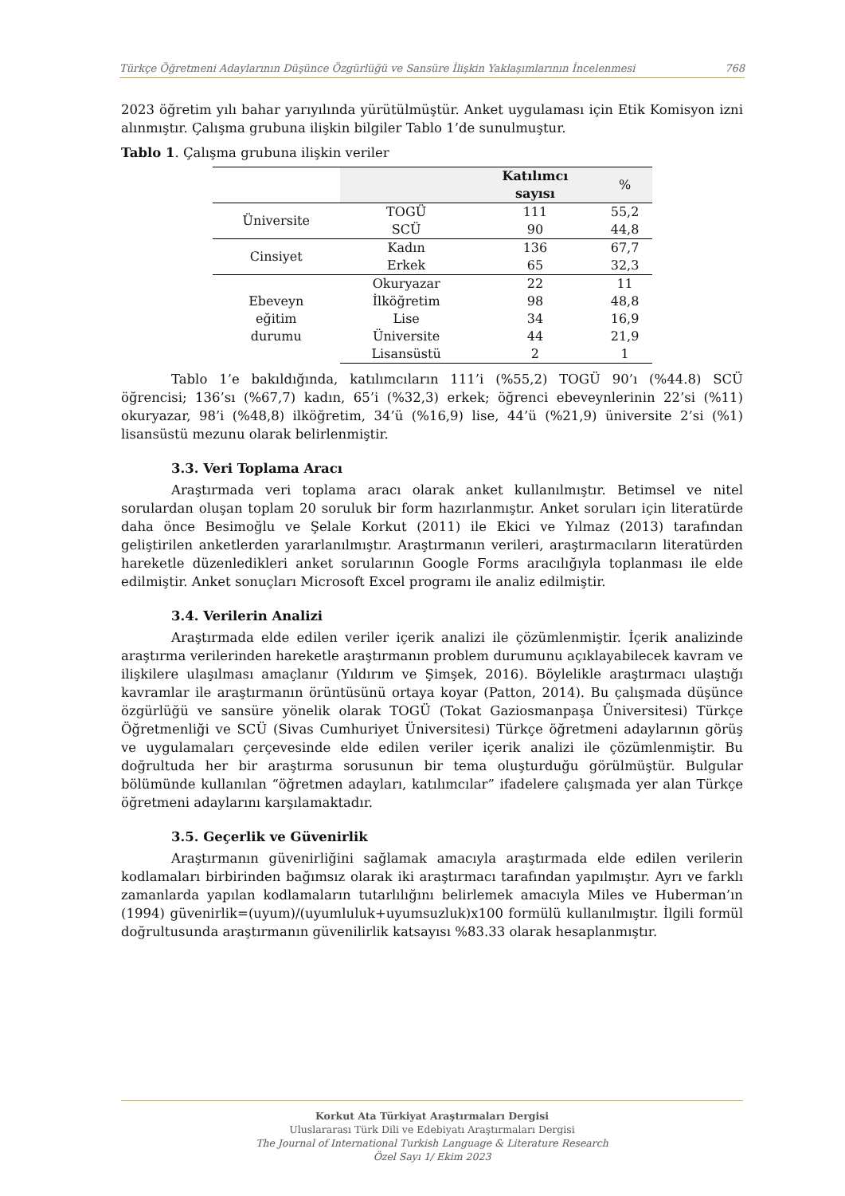Türkçe Öğretmeni Adaylarının Düşünce Özgürlüğü ve Sansüre İlişkin Yaklaşımlarının İncelenmesi 768
2023 öğretim yılı bahar yarıyılında yürütülmüştür. Anket uygulaması için Etik Komisyon izni alınmıştır. Çalışma grubuna ilişkin bilgiler Tablo 1’de sunulmuştur.
Tablo 1. Çalışma grubuna ilişkin veriler
| | | Katılımcı sayısı | % |
| --- | --- | --- | --- |
| Üniversite | TOGÜ | 111 | 55,2 |
| | SCÜ | 90 | 44,8 |
| Cinsiyet | Kadın | 136 | 67,7 |
| | Erkek | 65 | 32,3 |
| Ebeveyn eğitim durumu | Okuryazar | 22 | 11 |
| | İlköğretim | 98 | 48,8 |
| | Lise | 34 | 16,9 |
| | Üniversite | 44 | 21,9 |
| | Lisansüstü | 2 | 1 |
Tablo 1’e bakıldığında, katılımcıların 111’i (%55,2) TOGÜ 90’ı (%44.8) SCÜ öğrencisi; 136’sı (%67,7) kadın, 65’i (%32,3) erkek; öğrenci ebeveynlerinin 22’si (%11) okuryazar, 98’i (%48,8) ilköğretim, 34’ü (%16,9) lise, 44’ü (%21,9) üniversite 2’si (%1) lisansüstü mezunu olarak belirlenmiştir.
3.3. Veri Toplama Aracı
Araştırmada veri toplama aracı olarak anket kullanılmıştır. Betimsel ve nitel sorulardan oluşan toplam 20 soruluk bir form hazırlanmıştır. Anket soruları için literatürde daha önce Besimoğlu ve Şelale Korkut (2011) ile Ekici ve Yılmaz (2013) tarafından geliştirilen anketlerden yararlanılmıştır. Araştırmanın verileri, araştırmacıların literatürden hareketle düzenledikleri anket sorularının Google Forms aracılığıyla toplanması ile elde edilmiştir. Anket sonuçları Microsoft Excel programı ile analiz edilmiştir.
3.4. Verilerin Analizi
Araştırmada elde edilen veriler içerik analizi ile çözümlenmiştir. İçerik analizinde araştırma verilerinden hareketle araştırmanın problem durumunu açıklayabilecek kavram ve ilişkilere ulaşılması amaçlanır (Yıldırım ve Şimşek, 2016). Böylelikle araştırmacı ulaştığı kavramlar ile araştırmanın örüntüsünü ortaya koyar (Patton, 2014). Bu çalışmada düşünce özgürlüğü ve sansüre yönelik olarak TOGÜ (Tokat Gaziosmanpaşa Üniversitesi) Türkçe Öğretmenliği ve SCÜ (Sivas Cumhuriyet Üniversitesi) Türkçe öğretmeni adaylarının görüş ve uygulamaları çerçevesinde elde edilen veriler içerik analizi ile çözümlenmiştir. Bu doğrultuda her bir araştırma sorusunun bir tema oluşturduğu görülmüştür. Bulgular bölümünde kullanılan “öğretmen adayları, katılımcılar” ifadelere çalışmada yer alan Türkçe öğretmeni adaylarını karşılamaktadır.
3.5. Geçerlik ve Güvenirlik
Araştırmanın güvenirliğini sağlamak amacıyla araştırmada elde edilen verilerin kodlamaları birbirinden bağımsız olarak iki araştırmacı tarafından yapılmıştır. Ayrı ve farklı zamanlarda yapılan kodlamaların tutarlılığını belirlemek amacıyla Miles ve Huberman’ın (1994) güvenirlik=(uyum)/(uyumluluk+uyumsuzluk)x100 formülü kullanılmıştır. İlgili formül doğrultusunda araştırmanın güvenilirlik katsayısı %83.33 olarak hesaplanmıştır.
Korkut Ata Türkiyat Araştırmaları Dergisi
Uluslararası Türk Dili ve Edebiyatı Araştırmaları Dergisi
The Journal of International Turkish Language & Literature Research
Özel Sayı 1/ Ekim 2023